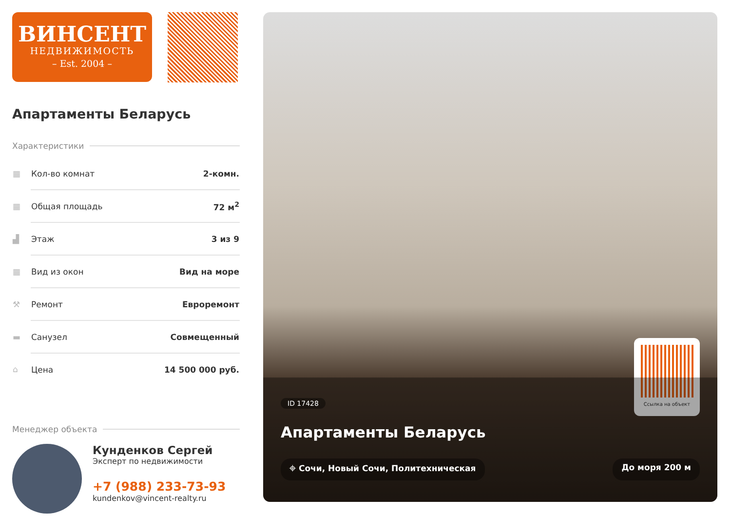ВИНСЕНТ
НЕДВИЖИМОСТЬ
– Est. 2004 –
Апартаменты Беларусь
Характеристики
| ▦ | Кол-во комнат | 2-комн. |
| ▦ | Общая площадь | 72 м<sup>2</sup> |
| ▟ | Этаж | 3 из 9 |
| ▦ | Вид из окон | Вид на море |
| ⚒ | Ремонт | Евроремонт |
| ▬ | Санузел | Совмещенный |
| ⌂ | Цена | 14 500 000 руб. |
Менеджер объекта
Кунденков Сергей
Эксперт по недвижимости
+7 (988) 233-73-93
kundenkov@vincent-realty.ru
Ссылка на объект
ID 17428
Апартаменты Беларусь
⌖ Сочи, Новый Сочи, Политехническая До моря 200 м